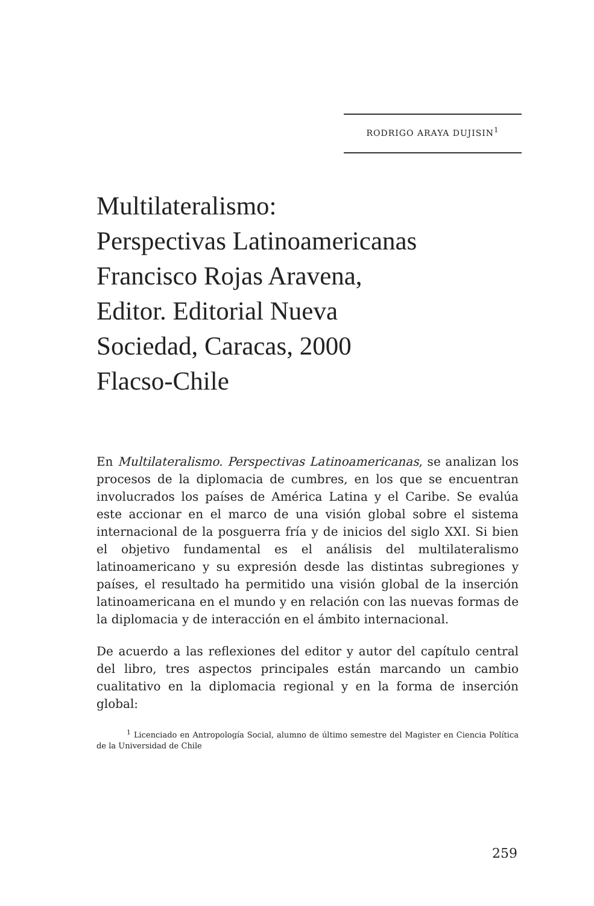RODRIGO ARAYA DUJISIN<sup>1</sup>
Multilateralismo:
Perspectivas Latinoamericanas
Francisco Rojas Aravena,
Editor. Editorial Nueva
Sociedad, Caracas, 2000
Flacso-Chile
En Multilateralismo. Perspectivas Latinoamericanas, se analizan los procesos de la diplomacia de cumbres, en los que se encuentran involucrados los países de América Latina y el Caribe. Se evalúa este accionar en el marco de una visión global sobre el sistema internacional de la posguerra fría y de inicios del siglo XXI. Si bien el objetivo fundamental es el análisis del multilateralismo latinoamericano y su expresión desde las distintas subregiones y países, el resultado ha permitido una visión global de la inserción latinoamericana en el mundo y en relación con las nuevas formas de la diplomacia y de interacción en el ámbito internacional.
De acuerdo a las reflexiones del editor y autor del capítulo central del libro, tres aspectos principales están marcando un cambio cualitativo en la diplomacia regional y en la forma de inserción global:
<sup>1</sup> Licenciado en Antropología Social, alumno de último semestre del Magister en Ciencia Política de la Universidad de Chile
259